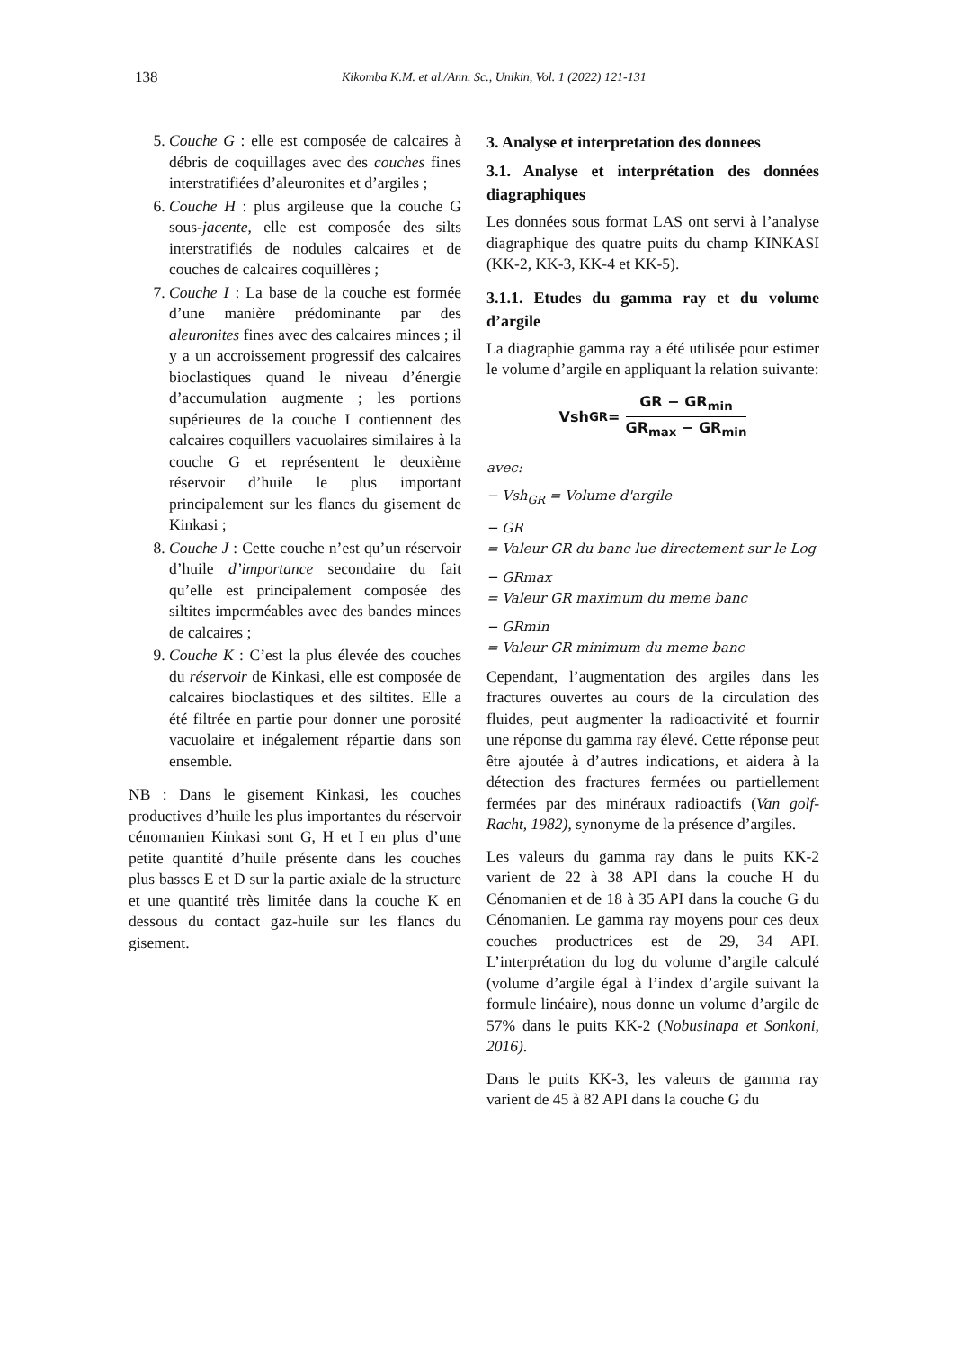138 Kikomba K.M. et al./Ann. Sc., Unikin, Vol. 1 (2022) 121-131
5. Couche G : elle est composée de calcaires à débris de coquillages avec des couches fines interstratifiées d’aleuronites et d’argiles ;
6. Couche H : plus argileuse que la couche G sous-jacente, elle est composée des silts interstratifiés de nodules calcaires et de couches de calcaires coquillères ;
7. Couche I : La base de la couche est formée d’une manière prédominante par des aleuronites fines avec des calcaires minces ; il y a un accroissement progressif des calcaires bioclastiques quand le niveau d’énergie d’accumulation augmente ; les portions supérieures de la couche I contiennent des calcaires coquillers vacuolaires similaires à la couche G et représentent le deuxième réservoir d’huile le plus important principalement sur les flancs du gisement de Kinkasi ;
8. Couche J : Cette couche n’est qu’un réservoir d’huile d’importance secondaire du fait qu’elle est principalement composée des siltites imperméables avec des bandes minces de calcaires ;
9. Couche K : C’est la plus élevée des couches du réservoir de Kinkasi, elle est composée de calcaires bioclastiques et des siltites. Elle a été filtrée en partie pour donner une porosité vacuolaire et inégalement répartie dans son ensemble.
NB : Dans le gisement Kinkasi, les couches productives d’huile les plus importantes du réservoir cénomanien Kinkasi sont G, H et I en plus d’une petite quantité d’huile présente dans les couches plus basses E et D sur la partie axiale de la structure et une quantité très limitée dans la couche K en dessous du contact gaz-huile sur les flancs du gisement.
3. Analyse et interpretation des donnees
3.1. Analyse et interprétation des données diagraphiques
Les données sous format LAS ont servi à l’analyse diagraphique des quatre puits du champ KINKASI (KK-2, KK-3, KK-4 et KK-5).
3.1.1. Etudes du gamma ray et du volume d’argile
La diagraphie gamma ray a été utilisée pour estimer le volume d’argile en appliquant la relation suivante:
Vsh<sub>GR</sub> = GR − GR<sub>min</sub> GR<sub>max</sub> − GR<sub>min</sub>
avec:
− Vsh<sub>GR</sub> = Volume d'argile
− GR
= Valeur GR du banc lue directement sur le Log
− GRmax
= Valeur GR maximum du meme banc
− GRmin
= Valeur GR minimum du meme banc
Cependant, l’augmentation des argiles dans les fractures ouvertes au cours de la circulation des fluides, peut augmenter la radioactivité et fournir une réponse du gamma ray élevé. Cette réponse peut être ajoutée à d’autres indications, et aidera à la détection des fractures fermées ou partiellement fermées par des minéraux radioactifs (Van golf-Racht, 1982), synonyme de la présence d’argiles.
Les valeurs du gamma ray dans le puits KK-2 varient de 22 à 38 API dans la couche H du Cénomanien et de 18 à 35 API dans la couche G du Cénomanien. Le gamma ray moyens pour ces deux couches productrices est de 29, 34 API. L’interprétation du log du volume d’argile calculé (volume d’argile égal à l’index d’argile suivant la formule linéaire), nous donne un volume d’argile de 57% dans le puits KK-2 (Nobusinapa et Sonkoni, 2016).
Dans le puits KK-3, les valeurs de gamma ray varient de 45 à 82 API dans la couche G du